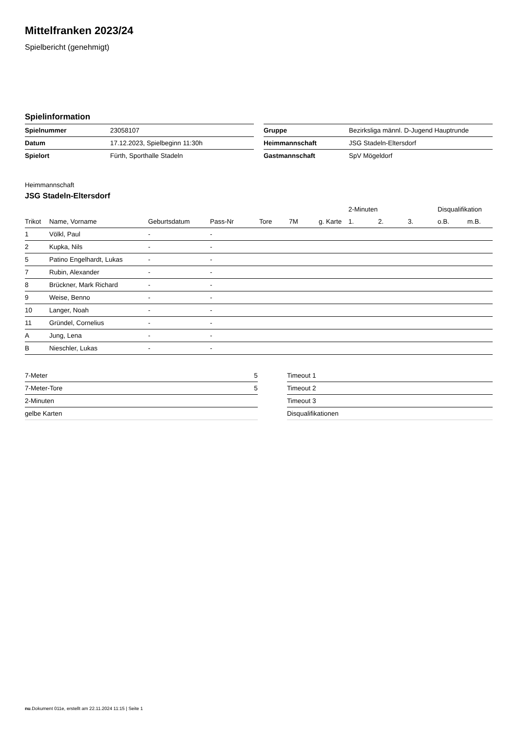Mittelfranken 2023/24
Spielbericht (genehmigt)
Spielinformation
| Spielnummer | 23058107 |
| Datum | 17.12.2023, Spielbeginn 11:30h |
| Spielort | Fürth, Sporthalle Stadeln |
| Gruppe | Bezirksliga männl. D-Jugend Hauptrunde |
| Heimmannschaft | JSG Stadeln-Eltersdorf |
| Gastmannschaft | SpV Mögeldorf |
Heimmannschaft
JSG Stadeln-Eltersdorf
| | | | | | | | 2-Minuten | | | Disqualifikation | |
| --- | --- | --- | --- | --- | --- | --- | --- | --- | --- | --- | --- |
| Trikot | Name, Vorname | Geburtsdatum | Pass-Nr | Tore | 7M | g. Karte | 1. | 2. | 3. | o.B. | m.B. |
| 1 | Völkl, Paul | - | - | | | | | | | | |
| 2 | Kupka, Nils | - | - | | | | | | | | |
| 5 | Patino Engelhardt, Lukas | - | - | | | | | | | | |
| 7 | Rubin, Alexander | - | - | | | | | | | | |
| 8 | Brückner, Mark Richard | - | - | | | | | | | | |
| 9 | Weise, Benno | - | - | | | | | | | | |
| 10 | Langer, Noah | - | - | | | | | | | | |
| 11 | Gründel, Cornelius | - | - | | | | | | | | |
| A | Jung, Lena | - | - | | | | | | | | |
| B | Nieschler, Lukas | - | - | | | | | | | | |
| 7-Meter | 5 |
| 7-Meter-Tore | 5 |
| 2-Minuten | |
| gelbe Karten | |
| Timeout 1 |
| Timeout 2 |
| Timeout 3 |
| Disqualifikationen |
nu.Dokument 011e, erstellt am 22.11.2024 11:15 | Seite 1